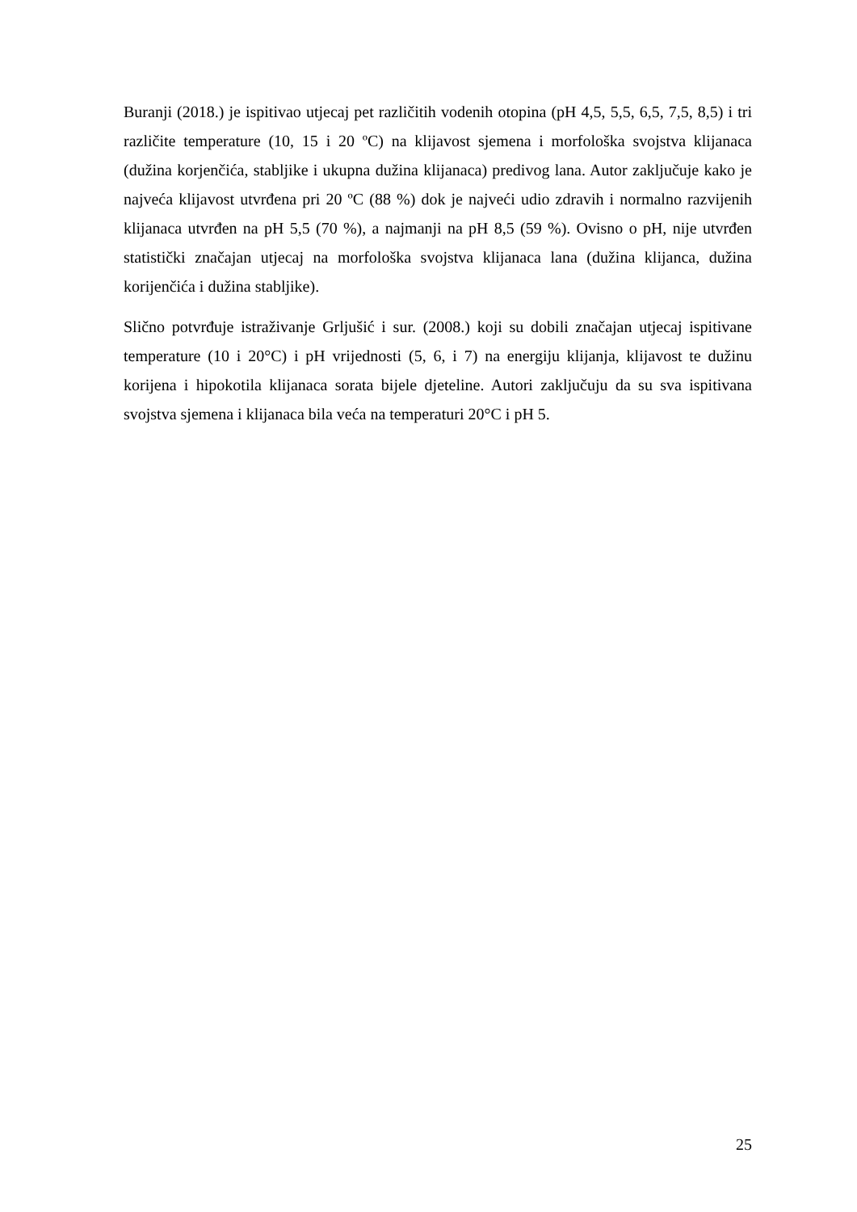Buranji (2018.) je ispitivao utjecaj pet različitih vodenih otopina (pH 4,5, 5,5, 6,5, 7,5, 8,5) i tri različite temperature (10, 15 i 20 ºC) na klijavost sjemena i morfološka svojstva klijanaca (dužina korjenčića, stabljike i ukupna dužina klijanaca) predivog lana. Autor zaključuje kako je najveća klijavost utvrđena pri 20 ºC (88 %) dok je najveći udio zdravih i normalno razvijenih klijanaca utvrđen na pH 5,5 (70 %), a najmanji na pH 8,5 (59 %). Ovisno o pH, nije utvrđen statistički značajan utjecaj na morfološka svojstva klijanaca lana (dužina klijanca, dužina korijenčića i dužina stabljike).
Slično potvrđuje istraživanje Grljušić i sur. (2008.) koji su dobili značajan utjecaj ispitivane temperature (10 i 20°C) i pH vrijednosti (5, 6, i 7) na energiju klijanja, klijavost te dužinu korijena i hipokotila klijanaca sorata bijele djeteline. Autori zaključuju da su sva ispitivana svojstva sjemena i klijanaca bila veća na temperaturi 20°C i pH 5.
25